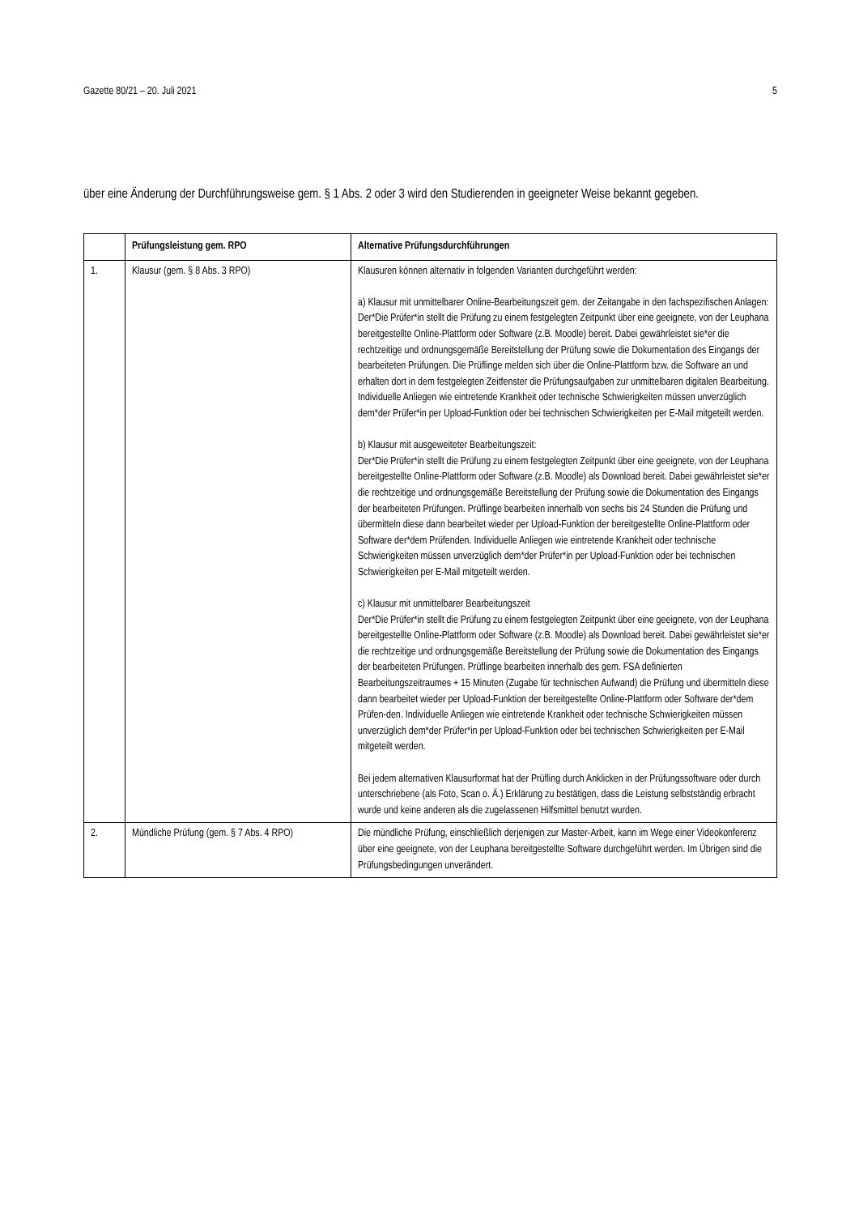Gazette 80/21 – 20. Juli 2021 5
über eine Änderung der Durchführungsweise gem. § 1 Abs. 2 oder 3 wird den Studierenden in geeigneter Weise bekannt gegeben.
| | Prüfungsleistung gem. RPO | Alternative Prüfungsdurchführungen |
| --- | --- | --- |
| 1. | Klausur (gem. § 8 Abs. 3 RPO) | Klausuren können alternativ in folgenden Varianten durchgeführt werden: a) Klausur mit unmittelbarer Online-Bearbeitungszeit gem. der Zeitangabe in den fachspezifischen Anlagen: Der*Die Prüfer*in stellt die Prüfung zu einem festgelegten Zeitpunkt über eine geeignete, von der Leuphana bereitgestellte Online-Plattform oder Software (z.B. Moodle) bereit. Dabei gewährleistet sie*er die rechtzeitige und ordnungsgemäße Bereitstellung der Prüfung sowie die Dokumentation des Eingangs der bearbeiteten Prüfungen. Die Prüflinge melden sich über die Online-Plattform bzw. die Software an und erhalten dort in dem festgelegten Zeitfenster die Prüfungsaufgaben zur unmittelbaren digitalen Bearbeitung. Individuelle Anliegen wie eintretende Krankheit oder technische Schwierigkeiten müssen unverzüglich dem*der Prüfer*in per Upload-Funktion oder bei technischen Schwierigkeiten per E-Mail mitgeteilt werden. b) Klausur mit ausgeweiteter Bearbeitungszeit: Der*Die Prüfer*in stellt die Prüfung zu einem festgelegten Zeitpunkt über eine geeignete, von der Leuphana bereitgestellte Online-Plattform oder Software (z.B. Moodle) als Download bereit. Dabei gewährleistet sie*er die rechtzeitige und ordnungsgemäße Bereitstellung der Prüfung sowie die Dokumentation des Eingangs der bearbeiteten Prüfungen. Prüflinge bearbeiten innerhalb von sechs bis 24 Stunden die Prüfung und übermitteln diese dann bearbeitet wieder per Upload-Funktion der bereitgestellte Online-Plattform oder Software der*dem Prüfenden. Individuelle Anliegen wie eintretende Krankheit oder technische Schwierigkeiten müssen unverzüglich dem*der Prüfer*in per Upload-Funktion oder bei technischen Schwierigkeiten per E-Mail mitgeteilt werden. c) Klausur mit unmittelbarer Bearbeitungszeit Der*Die Prüfer*in stellt die Prüfung zu einem festgelegten Zeitpunkt über eine geeignete, von der Leuphana bereitgestellte Online-Plattform oder Software (z.B. Moodle) als Download bereit. Dabei gewährleistet sie*er die rechtzeitige und ordnungsgemäße Bereitstellung der Prüfung sowie die Dokumentation des Eingangs der bearbeiteten Prüfungen. Prüflinge bearbeiten innerhalb des gem. FSA definierten Bearbeitungszeitraumes + 15 Minuten (Zugabe für technischen Aufwand) die Prüfung und übermitteln diese dann bearbeitet wieder per Upload-Funktion der bereitgestellte Online-Plattform oder Software der*dem Prüfen-den. Individuelle Anliegen wie eintretende Krankheit oder technische Schwierigkeiten müssen unverzüglich dem*der Prüfer*in per Upload-Funktion oder bei technischen Schwierigkeiten per E-Mail mitgeteilt werden. Bei jedem alternativen Klausurformat hat der Prüfling durch Anklicken in der Prüfungssoftware oder durch unterschriebene (als Foto, Scan o. Ä.) Erklärung zu bestätigen, dass die Leistung selbstständig erbracht wurde und keine anderen als die zugelassenen Hilfsmittel benutzt wurden. |
| 2. | Mündliche Prüfung (gem. § 7 Abs. 4 RPO) | Die mündliche Prüfung, einschließlich derjenigen zur Master-Arbeit, kann im Wege einer Videokonferenz über eine geeignete, von der Leuphana bereitgestellte Software durchgeführt werden. Im Übrigen sind die Prüfungsbedingungen unverändert. |